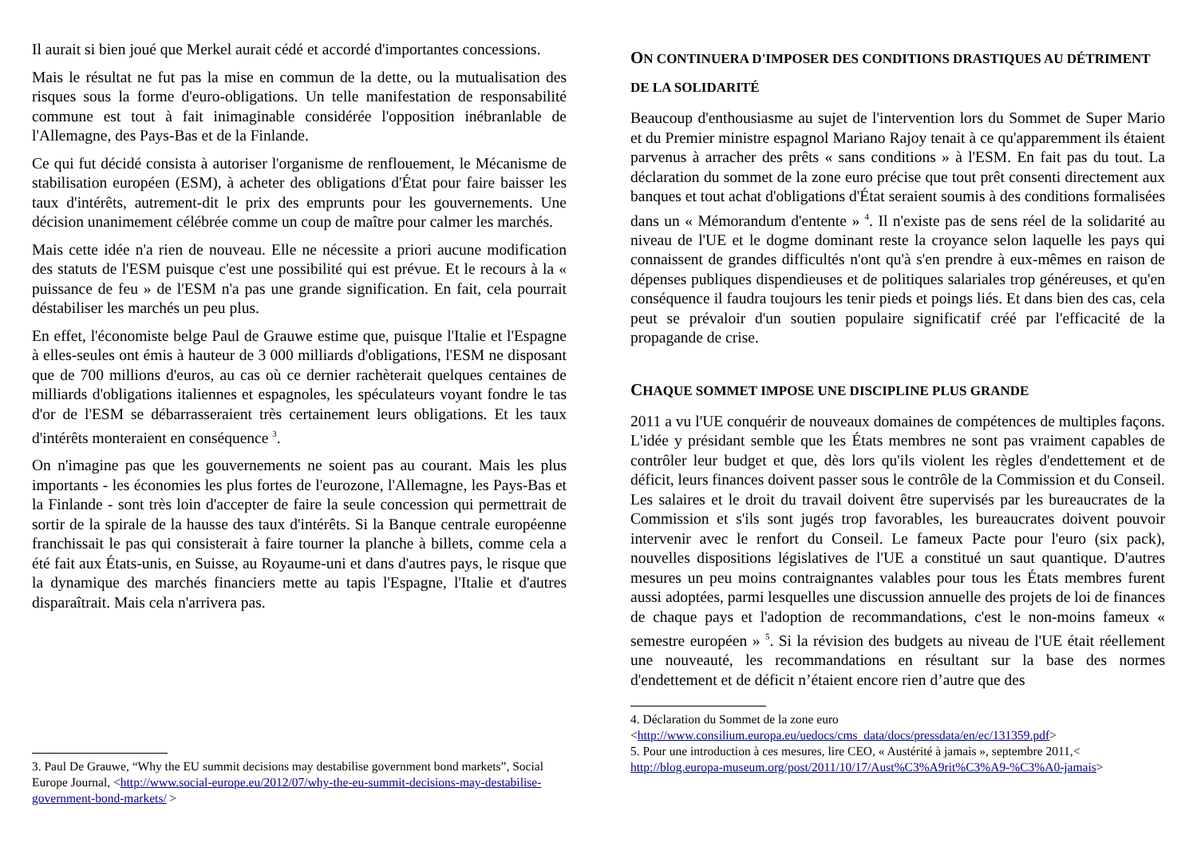Il aurait si bien joué que Merkel aurait cédé et accordé d'importantes concessions.
Mais le résultat ne fut pas la mise en commun de la dette, ou la mutualisation des risques sous la forme d'euro-obligations. Un telle manifestation de responsabilité commune est tout à fait inimaginable considérée l'opposition inébranlable de l'Allemagne, des Pays-Bas et de la Finlande.
Ce qui fut décidé consista à autoriser l'organisme de renflouement, le Mécanisme de stabilisation européen (ESM), à acheter des obligations d'État pour faire baisser les taux d'intérêts, autrement-dit le prix des emprunts pour les gouvernements. Une décision unanimement célébrée comme un coup de maître pour calmer les marchés.
Mais cette idée n'a rien de nouveau. Elle ne nécessite a priori aucune modification des statuts de l'ESM puisque c'est une possibilité qui est prévue. Et le recours à la « puissance de feu » de l'ESM n'a pas une grande signification. En fait, cela pourrait déstabiliser les marchés un peu plus.
En effet, l'économiste belge Paul de Grauwe estime que, puisque l'Italie et l'Espagne à elles-seules ont émis à hauteur de 3 000 milliards d'obligations, l'ESM ne disposant que de 700 millions d'euros, au cas où ce dernier rachèterait quelques centaines de milliards d'obligations italiennes et espagnoles, les spéculateurs voyant fondre le tas d'or de l'ESM se débarrasseraient très certainement leurs obligations. Et les taux d'intérêts monteraient en conséquence <sup>3</sup>.
On n'imagine pas que les gouvernements ne soient pas au courant. Mais les plus importants - les économies les plus fortes de l'eurozone, l'Allemagne, les Pays-Bas et la Finlande - sont très loin d'accepter de faire la seule concession qui permettrait de sortir de la spirale de la hausse des taux d'intérêts. Si la Banque centrale européenne franchissait le pas qui consisterait à faire tourner la planche à billets, comme cela a été fait aux États-unis, en Suisse, au Royaume-uni et dans d'autres pays, le risque que la dynamique des marchés financiers mette au tapis l'Espagne, l'Italie et d'autres disparaîtrait. Mais cela n'arrivera pas.
3. Paul De Grauwe, “Why the EU summit decisions may destabilise government bond markets”, Social Europe Journal, <http://www.social-europe.eu/2012/07/why-the-eu-summit-decisions-may-destabilise-government-bond-markets/ >
ON CONTINUERA D'IMPOSER DES CONDITIONS DRASTIQUES AU DÉTRIMENT DE LA SOLIDARITÉ
Beaucoup d'enthousiasme au sujet de l'intervention lors du Sommet de Super Mario et du Premier ministre espagnol Mariano Rajoy tenait à ce qu'apparemment ils étaient parvenus à arracher des prêts « sans conditions » à l'ESM. En fait pas du tout. La déclaration du sommet de la zone euro précise que tout prêt consenti directement aux banques et tout achat d'obligations d'État seraient soumis à des conditions formalisées dans un « Mémorandum d'entente » <sup>4</sup>. Il n'existe pas de sens réel de la solidarité au niveau de l'UE et le dogme dominant reste la croyance selon laquelle les pays qui connaissent de grandes difficultés n'ont qu'à s'en prendre à eux-mêmes en raison de dépenses publiques dispendieuses et de politiques salariales trop généreuses, et qu'en conséquence il faudra toujours les tenir pieds et poings liés. Et dans bien des cas, cela peut se prévaloir d'un soutien populaire significatif créé par l'efficacité de la propagande de crise.
CHAQUE SOMMET IMPOSE UNE DISCIPLINE PLUS GRANDE
2011 a vu l'UE conquérir de nouveaux domaines de compétences de multiples façons. L'idée y présidant semble que les États membres ne sont pas vraiment capables de contrôler leur budget et que, dès lors qu'ils violent les règles d'endettement et de déficit, leurs finances doivent passer sous le contrôle de la Commission et du Conseil. Les salaires et le droit du travail doivent être supervisés par les bureaucrates de la Commission et s'ils sont jugés trop favorables, les bureaucrates doivent pouvoir intervenir avec le renfort du Conseil. Le fameux Pacte pour l'euro (six pack), nouvelles dispositions législatives de l'UE a constitué un saut quantique. D'autres mesures un peu moins contraignantes valables pour tous les États membres furent aussi adoptées, parmi lesquelles une discussion annuelle des projets de loi de finances de chaque pays et l'adoption de recommandations, c'est le non-moins fameux « semestre européen » <sup>5</sup>. Si la révision des budgets au niveau de l'UE était réellement une nouveauté, les recommandations en résultant sur la base des normes d'endettement et de déficit n’étaient encore rien d’autre que des
4. Déclaration du Sommet de la zone euro
<http://www.consilium.europa.eu/uedocs/cms_data/docs/pressdata/en/ec/131359.pdf>
5. Pour une introduction à ces mesures, lire CEO, « Austérité à jamais », septembre 2011,< http://blog.europa-museum.org/post/2011/10/17/Aust%C3%A9rit%C3%A9-%C3%A0-jamais>